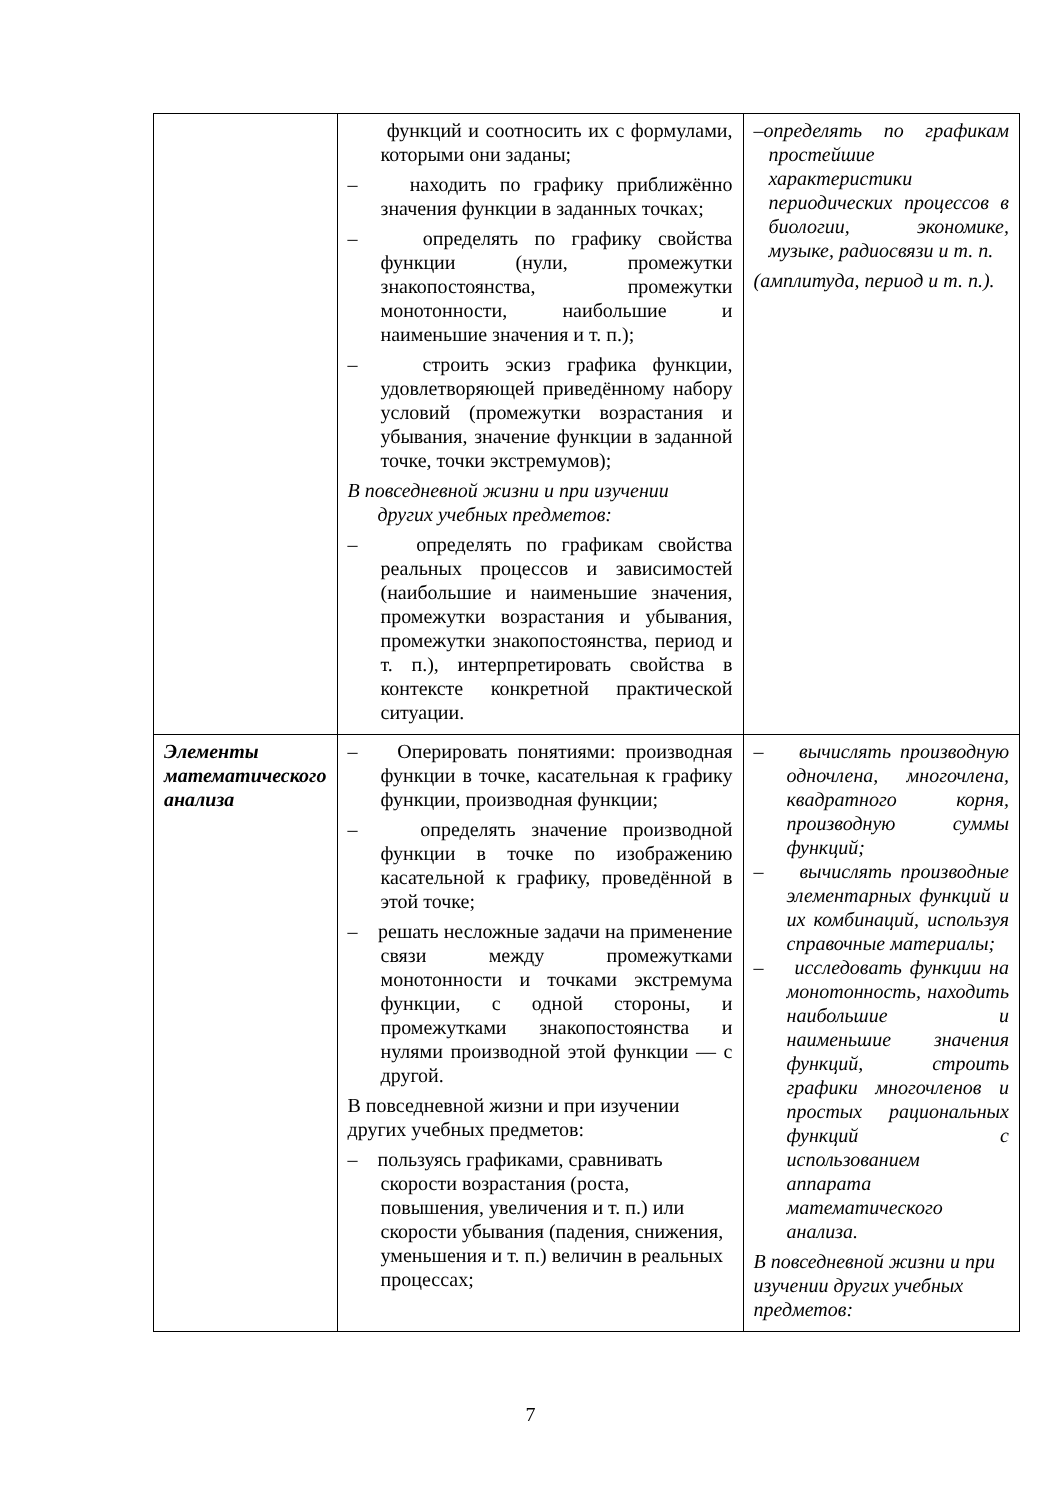| | функций и соотносить их с формулами, которыми они заданы; – находить по графику приближённо значения функции в заданных точках; – определять по графику свойства функции (нули, промежутки знакопостоянства, промежутки монотонности, наибольшие и наименьшие значения и т. п.); – строить эскиз графика функции, удовлетворяющей приведённому набору условий (промежутки возрастания и убывания, значение функции в заданной точке, точки экстремумов); В повседневной жизни и при изучении других учебных предметов: – определять по графикам свойства реальных процессов и зависимостей (наибольшие и наименьшие значения, промежутки возрастания и убывания, промежутки знакопостоянства, период и т. п.), интерпретировать свойства в контексте конкретной практической ситуации. | –определять по графикам простейшие характеристики периодических процессов в биологии, экономике, музыке, радиосвязи и т. п. (амплитуда, период и т. п.). |
| Элементы математического анализа | – Оперировать понятиями: производная функции в точке, касательная к графику функции, производная функции; – определять значение производной функции в точке по изображению касательной к графику, проведённой в этой точке; – решать несложные задачи на применение связи между промежутками монотонности и точками экстремума функции, с одной стороны, и промежутками знакопостоянства и нулями производной этой функции — с другой. В повседневной жизни и при изучении других учебных предметов: – пользуясь графиками, сравнивать скорости возрастания (роста, повышения, увеличения и т. п.) или скорости убывания (падения, снижения, уменьшения и т. п.) величин в реальных процессах; | – вычислять производную одночлена, многочлена, квадратного корня, производную суммы функций; – вычислять производные элементарных функций и их комбинаций, используя справочные материалы; – исследовать функции на монотонность, находить наибольшие и наименьшие значения функций, строить графики многочленов и простых рациональных функций с использованием аппарата математического анализа. В повседневной жизни и при изучении других учебных предметов: |
7